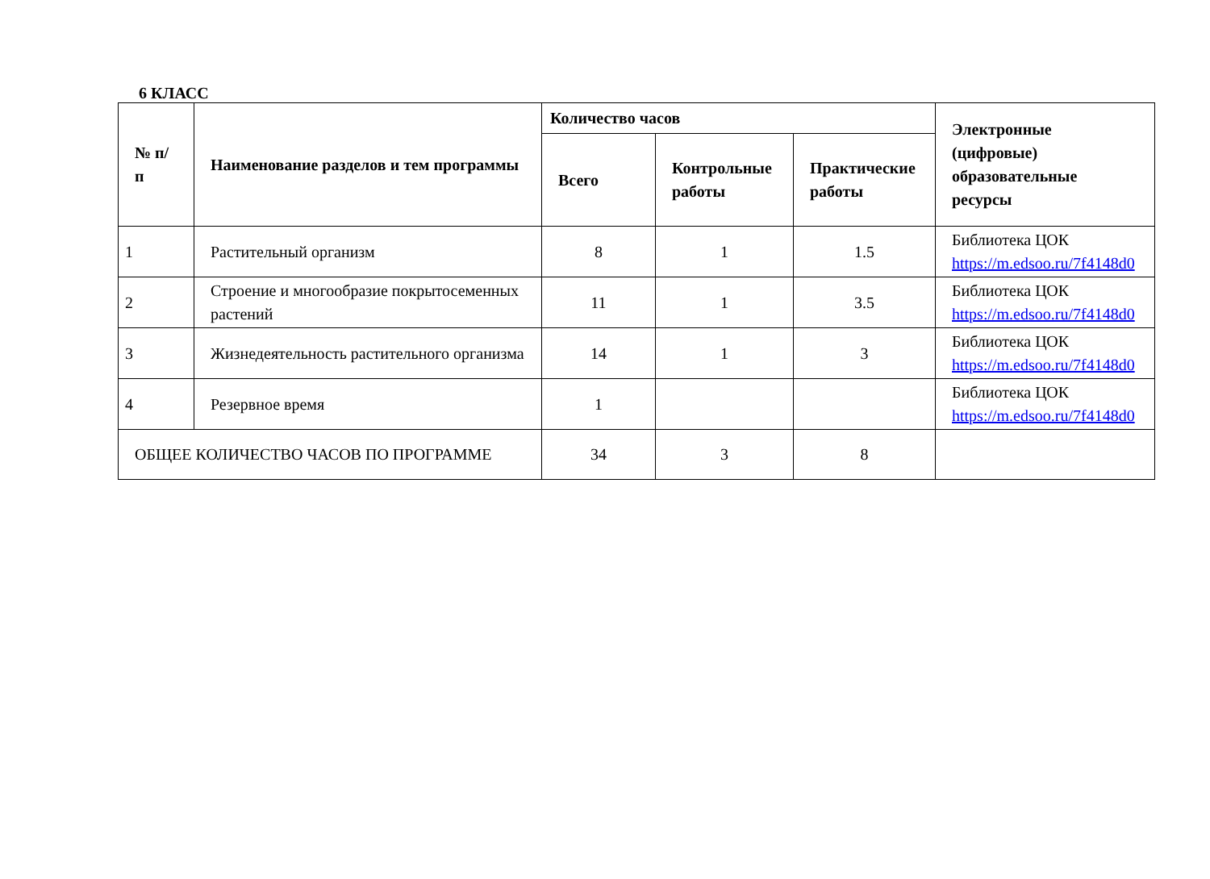6 КЛАСС
| № п/п | Наименование разделов и тем программы | Количество часов | | | Электронные (цифровые) образовательные ресурсы |
| --- | --- | --- | --- | --- | --- |
| | | Всего | Контрольные работы | Практические работы | |
| 1 | Растительный организм | 8 | 1 | 1.5 | Библиотека ЦОК https://m.edsoo.ru/7f4148d0 |
| 2 | Строение и многообразие покрытосеменных растений | 11 | 1 | 3.5 | Библиотека ЦОК https://m.edsoo.ru/7f4148d0 |
| 3 | Жизнедеятельность растительного организма | 14 | 1 | 3 | Библиотека ЦОК https://m.edsoo.ru/7f4148d0 |
| 4 | Резервное время | 1 | | | Библиотека ЦОК https://m.edsoo.ru/7f4148d0 |
| ОБЩЕЕ КОЛИЧЕСТВО ЧАСОВ ПО ПРОГРАММЕ | | 34 | 3 | 8 | |